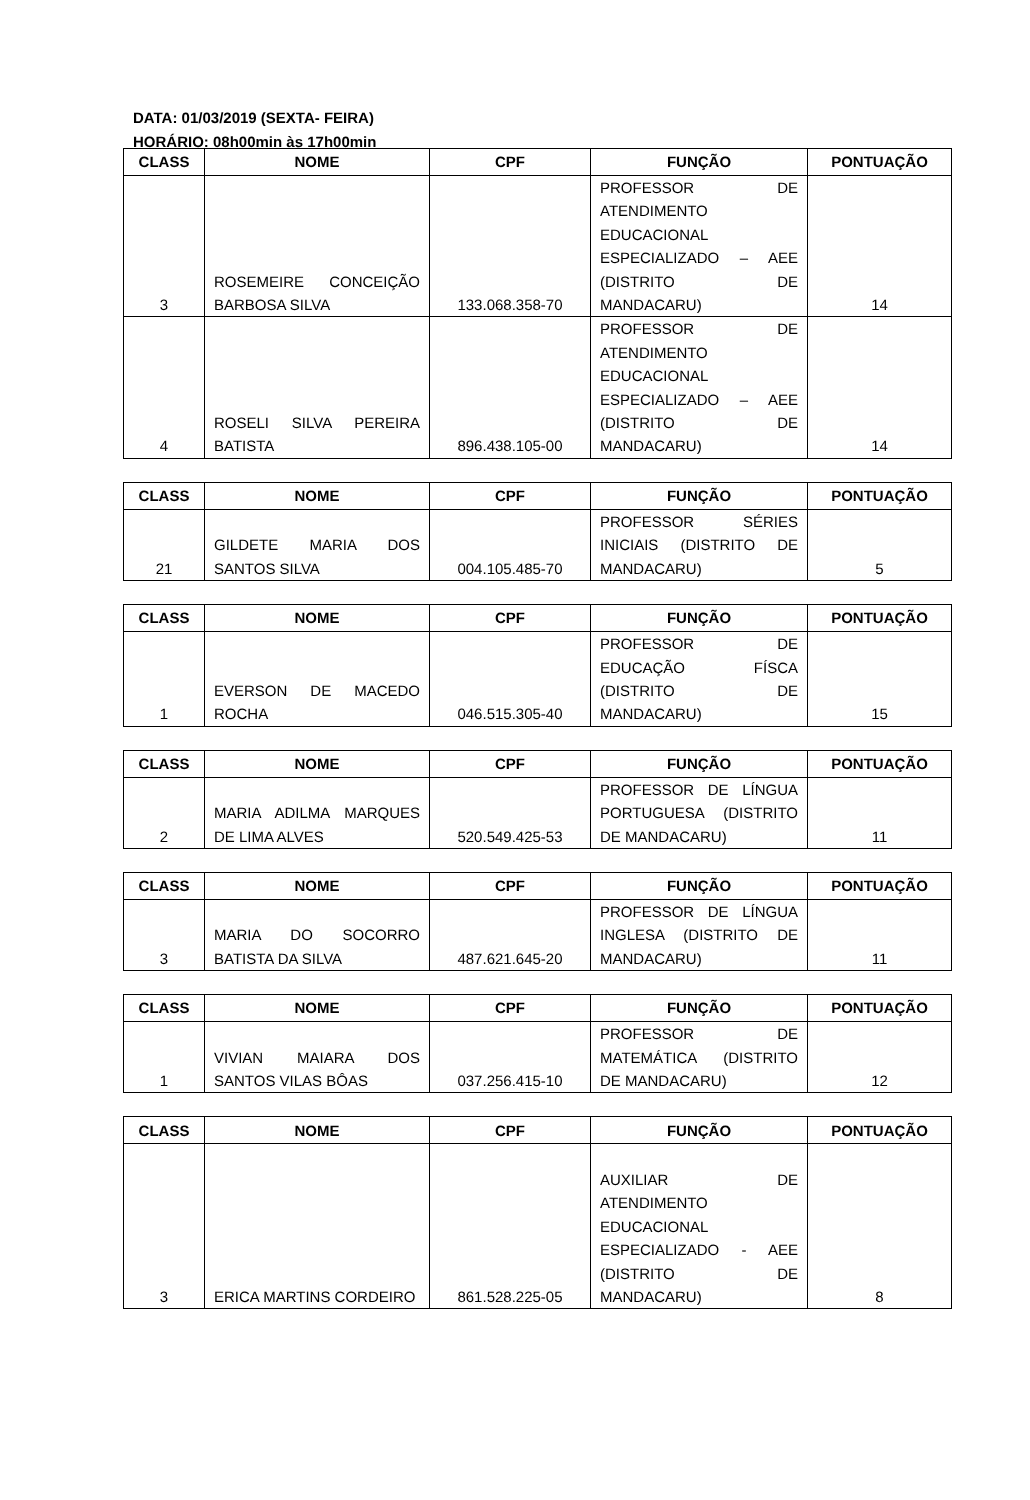DATA: 01/03/2019 (SEXTA- FEIRA)
HORÁRIO: 08h00min às 17h00min
| CLASS | NOME | CPF | FUNÇÃO | PONTUAÇÃO |
| --- | --- | --- | --- | --- |
| 3 | ROSEMEIRE CONCEIÇÃO BARBOSA SILVA | 133.068.358-70 | PROFESSOR DE ATENDIMENTO EDUCACIONAL ESPECIALIZADO – AEE (DISTRITO DE MANDACARU) | 14 |
| 4 | ROSELI SILVA PEREIRA BATISTA | 896.438.105-00 | PROFESSOR DE ATENDIMENTO EDUCACIONAL ESPECIALIZADO – AEE (DISTRITO DE MANDACARU) | 14 |
| CLASS | NOME | CPF | FUNÇÃO | PONTUAÇÃO |
| --- | --- | --- | --- | --- |
| 21 | GILDETE MARIA DOS SANTOS SILVA | 004.105.485-70 | PROFESSOR SÉRIES INICIAIS (DISTRITO DE MANDACARU) | 5 |
| CLASS | NOME | CPF | FUNÇÃO | PONTUAÇÃO |
| --- | --- | --- | --- | --- |
| 1 | EVERSON DE MACEDO ROCHA | 046.515.305-40 | PROFESSOR DE EDUCAÇÃO FÍSCA (DISTRITO DE MANDACARU) | 15 |
| CLASS | NOME | CPF | FUNÇÃO | PONTUAÇÃO |
| --- | --- | --- | --- | --- |
| 2 | MARIA ADILMA MARQUES DE LIMA ALVES | 520.549.425-53 | PROFESSOR DE LÍNGUA PORTUGUESA (DISTRITO DE MANDACARU) | 11 |
| CLASS | NOME | CPF | FUNÇÃO | PONTUAÇÃO |
| --- | --- | --- | --- | --- |
| 3 | MARIA DO SOCORRO BATISTA DA SILVA | 487.621.645-20 | PROFESSOR DE LÍNGUA INGLESA (DISTRITO DE MANDACARU) | 11 |
| CLASS | NOME | CPF | FUNÇÃO | PONTUAÇÃO |
| --- | --- | --- | --- | --- |
| 1 | VIVIAN MAIARA DOS SANTOS VILAS BÔAS | 037.256.415-10 | PROFESSOR DE MATEMÁTICA (DISTRITO DE MANDACARU) | 12 |
| CLASS | NOME | CPF | FUNÇÃO | PONTUAÇÃO |
| --- | --- | --- | --- | --- |
| 3 | ERICA MARTINS CORDEIRO | 861.528.225-05 | AUXILIAR DE ATENDIMENTO EDUCACIONAL ESPECIALIZADO - AEE (DISTRITO DE MANDACARU) | 8 |